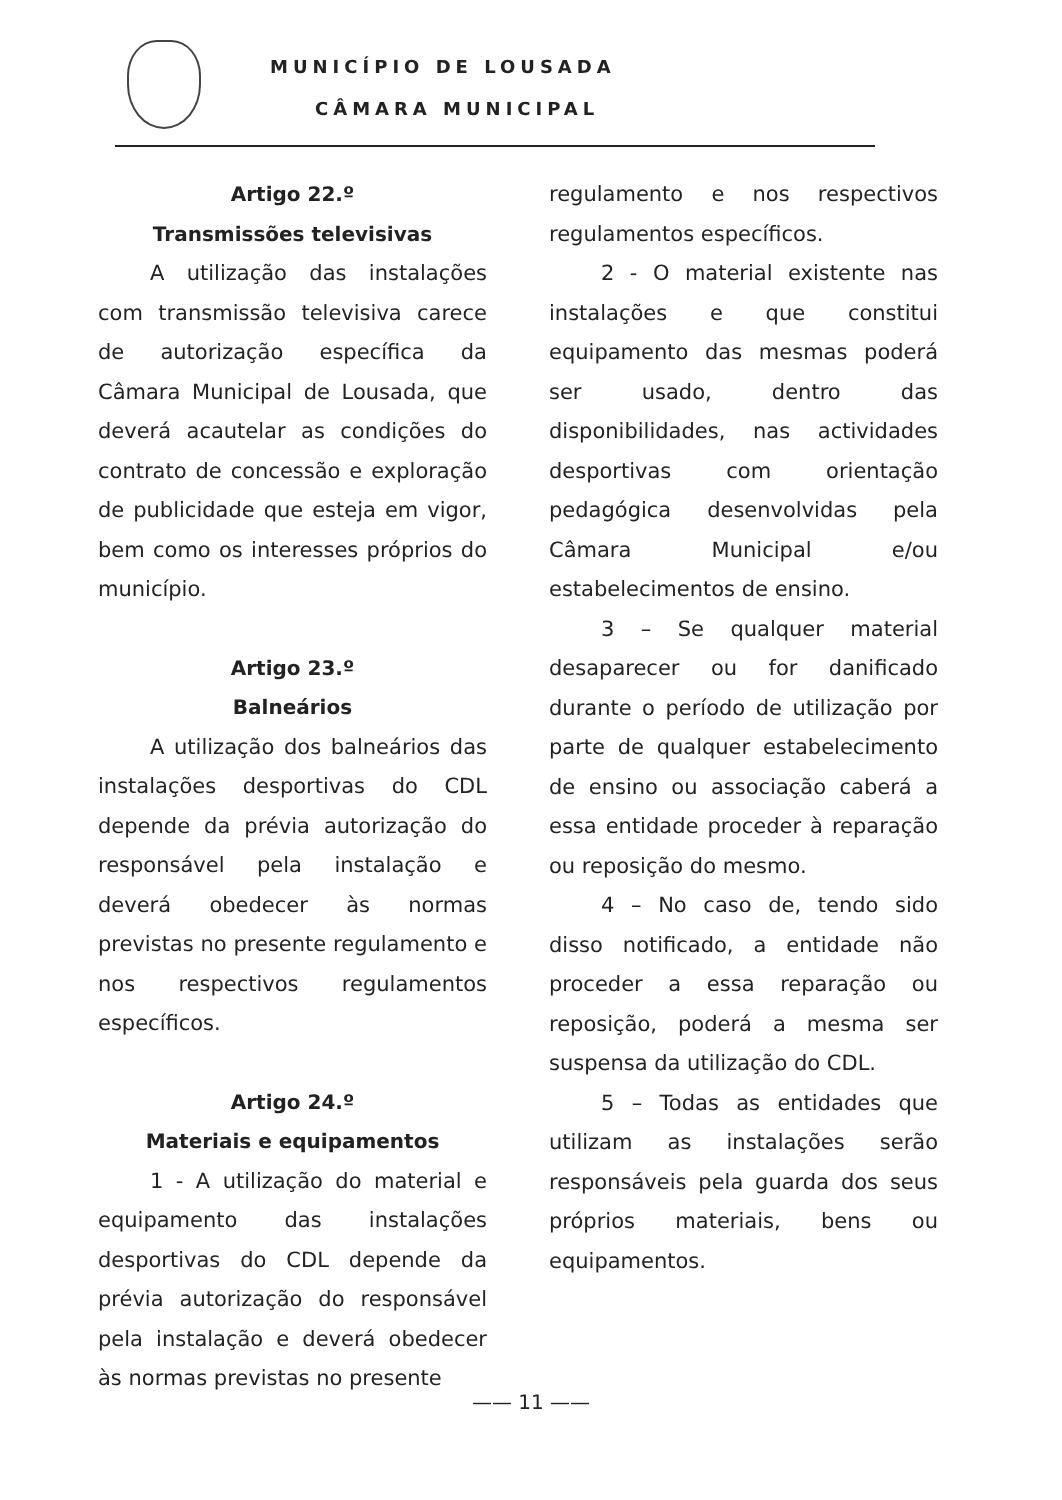MUNICÍPIO DE LOUSADA
CÂMARA MUNICIPAL
Artigo 22.º
Transmissões televisivas
A utilização das instalações com transmissão televisiva carece de autorização específica da Câmara Municipal de Lousada, que deverá acautelar as condições do contrato de concessão e exploração de publicidade que esteja em vigor, bem como os interesses próprios do município.
Artigo 23.º
Balneários
A utilização dos balneários das instalações desportivas do CDL depende da prévia autorização do responsável pela instalação e deverá obedecer às normas previstas no presente regulamento e nos respectivos regulamentos específicos.
Artigo 24.º
Materiais e equipamentos
1 - A utilização do material e equipamento das instalações desportivas do CDL depende da prévia autorização do responsável pela instalação e deverá obedecer às normas previstas no presente
regulamento e nos respectivos regulamentos específicos.
2 - O material existente nas instalações e que constitui equipamento das mesmas poderá ser usado, dentro das disponibilidades, nas actividades desportivas com orientação pedagógica desenvolvidas pela Câmara Municipal e/ou estabelecimentos de ensino.
3 – Se qualquer material desaparecer ou for danificado durante o período de utilização por parte de qualquer estabelecimento de ensino ou associação caberá a essa entidade proceder à reparação ou reposição do mesmo.
4 – No caso de, tendo sido disso notificado, a entidade não proceder a essa reparação ou reposição, poderá a mesma ser suspensa da utilização do CDL.
5 – Todas as entidades que utilizam as instalações serão responsáveis pela guarda dos seus próprios materiais, bens ou equipamentos.
—— 11 ——